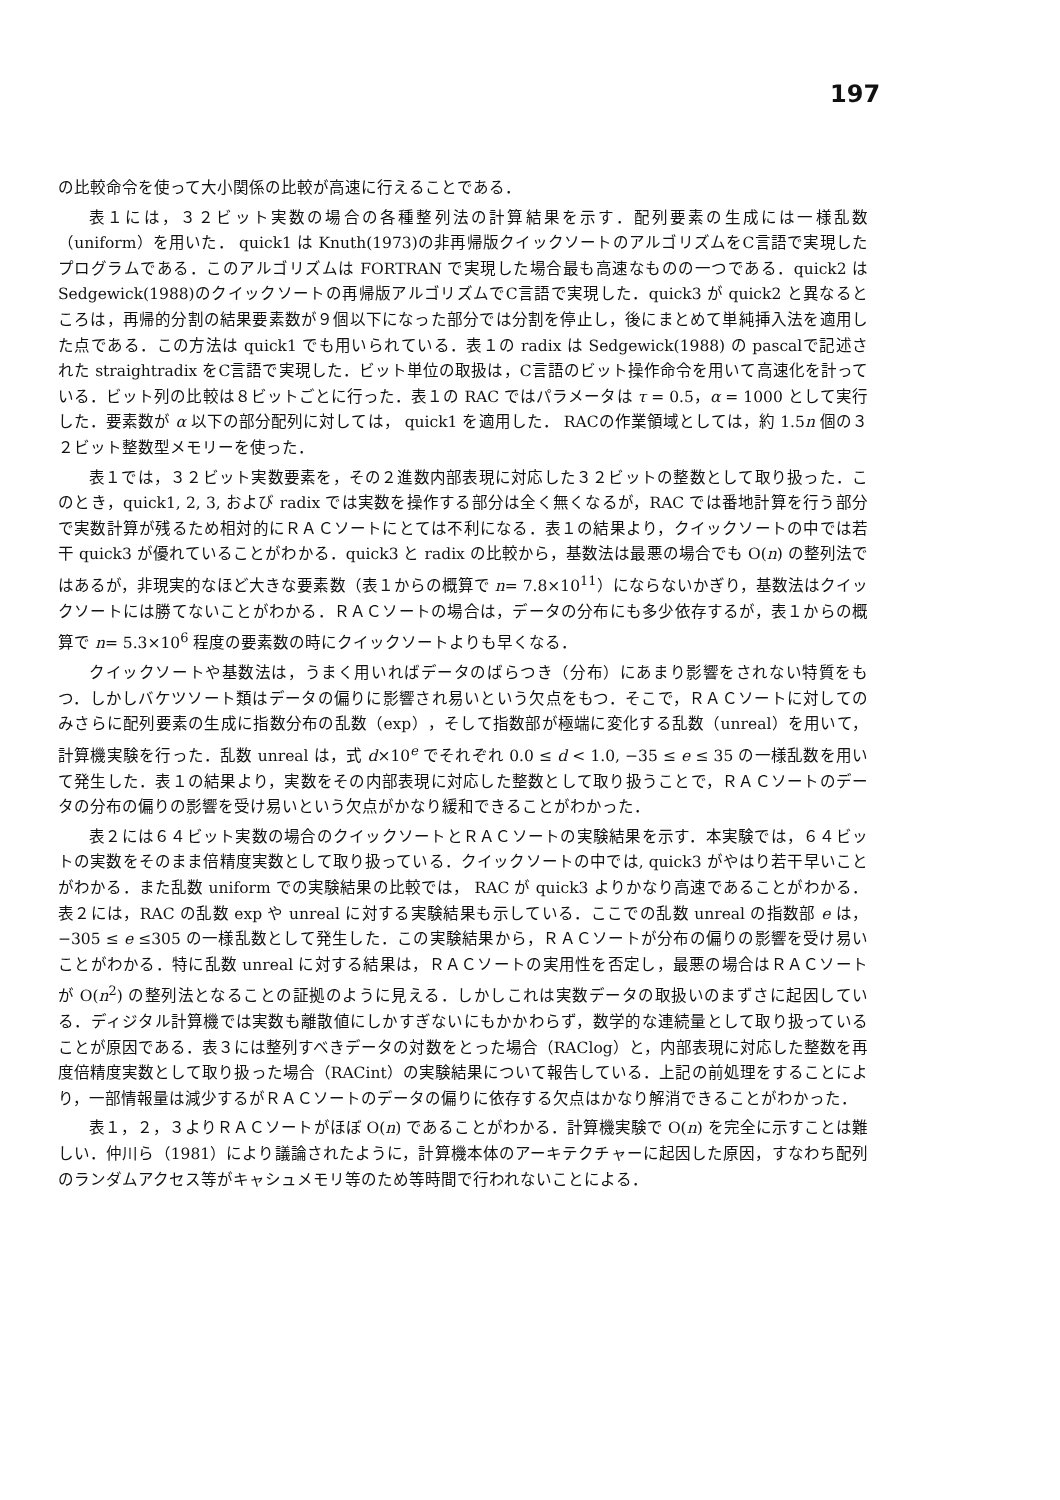197
の比較命令を使って大小関係の比較が高速に行えることである．
表１には，３２ビット実数の場合の各種整列法の計算結果を示す．配列要素の生成には一様乱数（uniform）を用いた． quick1 は Knuth(1973)の非再帰版クイックソートのアルゴリズムをC言語で実現したプログラムである．このアルゴリズムは FORTRAN で実現した場合最も高速なものの一つである．quick2 は Sedgewick(1988)のクイックソートの再帰版アルゴリズムでC言語で実現した．quick3 が quick2 と異なるところは，再帰的分割の結果要素数が９個以下になった部分では分割を停止し，後にまとめて単純挿入法を適用した点である．この方法は quick1 でも用いられている．表１の radix は Sedgewick(1988) の pascalで記述された straightradix をC言語で実現した．ビット単位の取扱は，C言語のビット操作命令を用いて高速化を計っている．ビット列の比較は８ビットごとに行った．表１の RAC ではパラメータは τ = 0.5，α = 1000 として実行した．要素数が α 以下の部分配列に対しては， quick1 を適用した． RACの作業領域としては，約 1.5n 個の３２ビット整数型メモリーを使った．
表１では，３２ビット実数要素を，その２進数内部表現に対応した３２ビットの整数として取り扱った．このとき，quick1, 2, 3, および radix では実数を操作する部分は全く無くなるが，RAC では番地計算を行う部分で実数計算が残るため相対的にＲＡＣソートにとては不利になる．表１の結果より，クイックソートの中では若干 quick3 が優れていることがわかる．quick3 と radix の比較から，基数法は最悪の場合でも O(n) の整列法ではあるが，非現実的なほど大きな要素数（表１からの概算で n= 7.8×10<sup>11</sup>）にならないかぎり，基数法はクイックソートには勝てないことがわかる．ＲＡＣソートの場合は，データの分布にも多少依存するが，表１からの概算で n= 5.3×10<sup>6</sup> 程度の要素数の時にクイックソートよりも早くなる．
クイックソートや基数法は，うまく用いればデータのばらつき（分布）にあまり影響をされない特質をもつ．しかしバケツソート類はデータの偏りに影響され易いという欠点をもつ．そこで，ＲＡＣソートに対してのみさらに配列要素の生成に指数分布の乱数（exp），そして指数部が極端に変化する乱数（unreal）を用いて，計算機実験を行った．乱数 unreal は，式 d×10<sup>e</sup> でそれぞれ 0.0 ≤ d < 1.0, −35 ≤ e ≤ 35 の一様乱数を用いて発生した．表１の結果より，実数をその内部表現に対応した整数として取り扱うことで，ＲＡＣソートのデータの分布の偏りの影響を受け易いという欠点がかなり緩和できることがわかった．
表２には６４ビット実数の場合のクイックソートとＲＡＣソートの実験結果を示す．本実験では，６４ビットの実数をそのまま倍精度実数として取り扱っている．クイックソートの中では, quick3 がやはり若干早いことがわかる．また乱数 uniform での実験結果の比較では， RAC が quick3 よりかなり高速であることがわかる．表２には，RAC の乱数 exp や unreal に対する実験結果も示している．ここでの乱数 unreal の指数部 e は， −305 ≤ e ≤305 の一様乱数として発生した．この実験結果から，ＲＡＣソートが分布の偏りの影響を受け易いことがわかる．特に乱数 unreal に対する結果は，ＲＡＣソートの実用性を否定し，最悪の場合はＲＡＣソートが O(n<sup>2</sup>) の整列法となることの証拠のように見える．しかしこれは実数データの取扱いのまずさに起因している．ディジタル計算機では実数も離散値にしかすぎないにもかかわらず，数学的な連続量として取り扱っていることが原因である．表３には整列すべきデータの対数をとった場合（RAClog）と，内部表現に対応した整数を再度倍精度実数として取り扱った場合（RACint）の実験結果について報告している．上記の前処理をすることにより，一部情報量は減少するがＲＡＣソートのデータの偏りに依存する欠点はかなり解消できることがわかった．
表１，２，３よりＲＡＣソートがほぼ O(n) であることがわかる．計算機実験で O(n) を完全に示すことは難しい．仲川ら（1981）により議論されたように，計算機本体のアーキテクチャーに起因した原因，すなわち配列のランダムアクセス等がキャシュメモリ等のため等時間で行われないことによる．